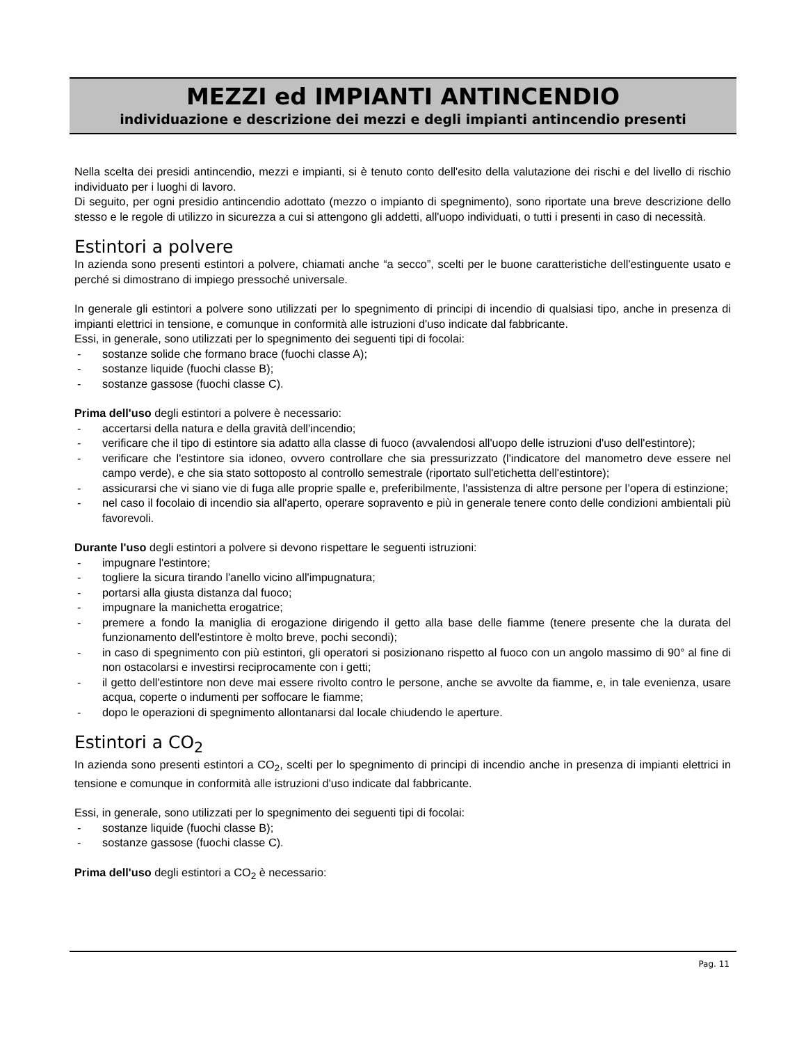MEZZI ed IMPIANTI ANTINCENDIO
individuazione e descrizione dei mezzi e degli impianti antincendio presenti
Nella scelta dei presidi antincendio, mezzi e impianti, si è tenuto conto dell'esito della valutazione dei rischi e del livello di rischio individuato per i luoghi di lavoro.
Di seguito, per ogni presidio antincendio adottato (mezzo o impianto di spegnimento), sono riportate una breve descrizione dello stesso e le regole di utilizzo in sicurezza a cui si attengono gli addetti, all'uopo individuati, o tutti i presenti in caso di necessità.
Estintori a polvere
In azienda sono presenti estintori a polvere, chiamati anche “a secco”, scelti per le buone caratteristiche dell'estinguente usato e perché si dimostrano di impiego pressoché universale.
In generale gli estintori a polvere sono utilizzati per lo spegnimento di principi di incendio di qualsiasi tipo, anche in presenza di impianti elettrici in tensione, e comunque in conformità alle istruzioni d'uso indicate dal fabbricante.
Essi, in generale, sono utilizzati per lo spegnimento dei seguenti tipi di focolai:
- sostanze solide che formano brace (fuochi classe A);
- sostanze liquide (fuochi classe B);
- sostanze gassose (fuochi classe C).
Prima dell'uso degli estintori a polvere è necessario:
- accertarsi della natura e della gravità dell'incendio;
- verificare che il tipo di estintore sia adatto alla classe di fuoco (avvalendosi all'uopo delle istruzioni d'uso dell'estintore);
- verificare che l'estintore sia idoneo, ovvero controllare che sia pressurizzato (l'indicatore del manometro deve essere nel campo verde), e che sia stato sottoposto al controllo semestrale (riportato sull'etichetta dell'estintore);
- assicurarsi che vi siano vie di fuga alle proprie spalle e, preferibilmente, l'assistenza di altre persone per l’opera di estinzione;
- nel caso il focolaio di incendio sia all'aperto, operare sopravento e più in generale tenere conto delle condizioni ambientali più favorevoli.
Durante l'uso degli estintori a polvere si devono rispettare le seguenti istruzioni:
- impugnare l'estintore;
- togliere la sicura tirando l'anello vicino all'impugnatura;
- portarsi alla giusta distanza dal fuoco;
- impugnare la manichetta erogatrice;
- premere a fondo la maniglia di erogazione dirigendo il getto alla base delle fiamme (tenere presente che la durata del funzionamento dell'estintore è molto breve, pochi secondi);
- in caso di spegnimento con più estintori, gli operatori si posizionano rispetto al fuoco con un angolo massimo di 90° al fine di non ostacolarsi e investirsi reciprocamente con i getti;
- il getto dell'estintore non deve mai essere rivolto contro le persone, anche se avvolte da fiamme, e, in tale evenienza, usare acqua, coperte o indumenti per soffocare le fiamme;
- dopo le operazioni di spegnimento allontanarsi dal locale chiudendo le aperture.
Estintori a CO<sub>2</sub>
In azienda sono presenti estintori a CO<sub>2</sub>, scelti per lo spegnimento di principi di incendio anche in presenza di impianti elettrici in tensione e comunque in conformità alle istruzioni d'uso indicate dal fabbricante.
Essi, in generale, sono utilizzati per lo spegnimento dei seguenti tipi di focolai:
- sostanze liquide (fuochi classe B);
- sostanze gassose (fuochi classe C).
Prima dell'uso degli estintori a CO<sub>2</sub> è necessario:
Pag. 11